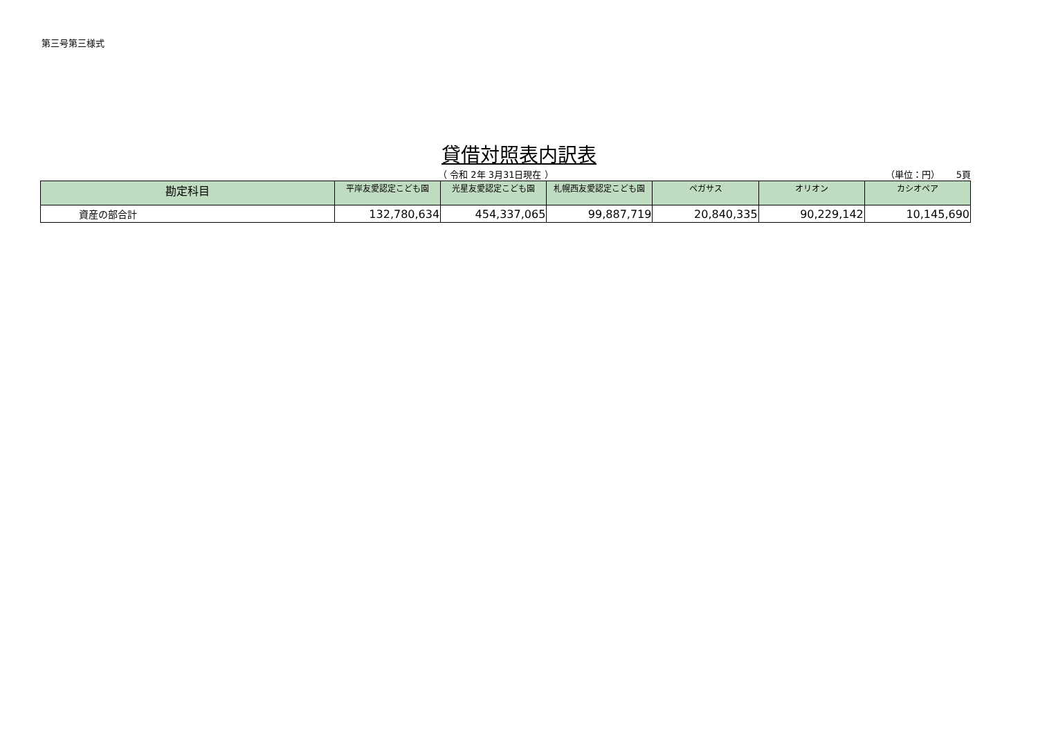第三号第三様式
貸借対照表内訳表
（ 令和 2年 3月31日現在 ） （単位：円）　　 5頁
| 勘定科目 | 平岸友愛認定こども園 | 光星友愛認定こども園 | 札幌西友愛認定こども園 | ペガサス | オリオン | カシオペア |
| --- | --- | --- | --- | --- | --- | --- |
| 資産の部合計 | 132,780,634 | 454,337,065 | 99,887,719 | 20,840,335 | 90,229,142 | 10,145,690 |